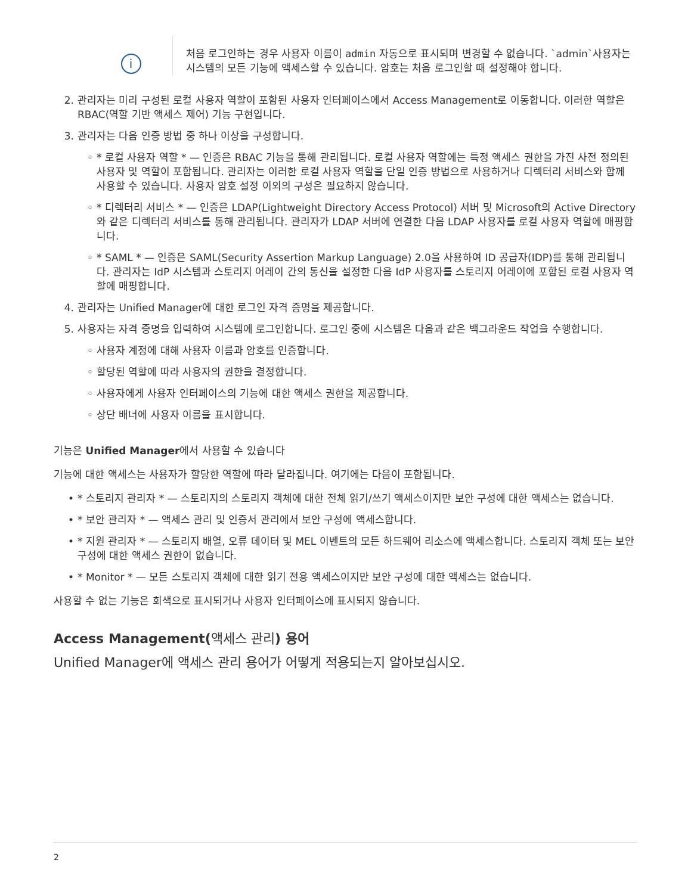i
처음 로그인하는 경우 사용자 이름이 admin 자동으로 표시되며 변경할 수 없습니다. `admin`사용자는 시스템의 모든 기능에 액세스할 수 있습니다. 암호는 처음 로그인할 때 설정해야 합니다.
2. 관리자는 미리 구성된 로컬 사용자 역할이 포함된 사용자 인터페이스에서 Access Management로 이동합니다. 이러한 역할은 RBAC(역할 기반 액세스 제어) 기능 구현입니다.
3. 관리자는 다음 인증 방법 중 하나 이상을 구성합니다.
◦ * 로컬 사용자 역할 * — 인증은 RBAC 기능을 통해 관리됩니다. 로컬 사용자 역할에는 특정 액세스 권한을 가진 사전 정의된 사용자 및 역할이 포함됩니다. 관리자는 이러한 로컬 사용자 역할을 단일 인증 방법으로 사용하거나 디렉터리 서비스와 함께 사용할 수 있습니다. 사용자 암호 설정 이외의 구성은 필요하지 않습니다.
◦ * 디렉터리 서비스 * — 인증은 LDAP(Lightweight Directory Access Protocol) 서버 및 Microsoft의 Active Directory와 같은 디렉터리 서비스를 통해 관리됩니다. 관리자가 LDAP 서버에 연결한 다음 LDAP 사용자를 로컬 사용자 역할에 매핑합니다.
◦ * SAML * — 인증은 SAML(Security Assertion Markup Language) 2.0을 사용하여 ID 공급자(IDP)를 통해 관리됩니다. 관리자는 IdP 시스템과 스토리지 어레이 간의 통신을 설정한 다음 IdP 사용자를 스토리지 어레이에 포함된 로컬 사용자 역할에 매핑합니다.
4. 관리자는 Unified Manager에 대한 로그인 자격 증명을 제공합니다.
5. 사용자는 자격 증명을 입력하여 시스템에 로그인합니다. 로그인 중에 시스템은 다음과 같은 백그라운드 작업을 수행합니다.
◦ 사용자 계정에 대해 사용자 이름과 암호를 인증합니다.
◦ 할당된 역할에 따라 사용자의 권한을 결정합니다.
◦ 사용자에게 사용자 인터페이스의 기능에 대한 액세스 권한을 제공합니다.
◦ 상단 배너에 사용자 이름을 표시합니다.
기능은 Unified Manager에서 사용할 수 있습니다
기능에 대한 액세스는 사용자가 할당한 역할에 따라 달라집니다. 여기에는 다음이 포함됩니다.
• * 스토리지 관리자 * — 스토리지의 스토리지 객체에 대한 전체 읽기/쓰기 액세스이지만 보안 구성에 대한 액세스는 없습니다.
• * 보안 관리자 * — 액세스 관리 및 인증서 관리에서 보안 구성에 액세스합니다.
• * 지원 관리자 * — 스토리지 배열, 오류 데이터 및 MEL 이벤트의 모든 하드웨어 리소스에 액세스합니다. 스토리지 객체 또는 보안 구성에 대한 액세스 권한이 없습니다.
• * Monitor * — 모든 스토리지 객체에 대한 읽기 전용 액세스이지만 보안 구성에 대한 액세스는 없습니다.
사용할 수 없는 기능은 회색으로 표시되거나 사용자 인터페이스에 표시되지 않습니다.
Access Management(액세스 관리) 용어
Unified Manager에 액세스 관리 용어가 어떻게 적용되는지 알아보십시오.
2